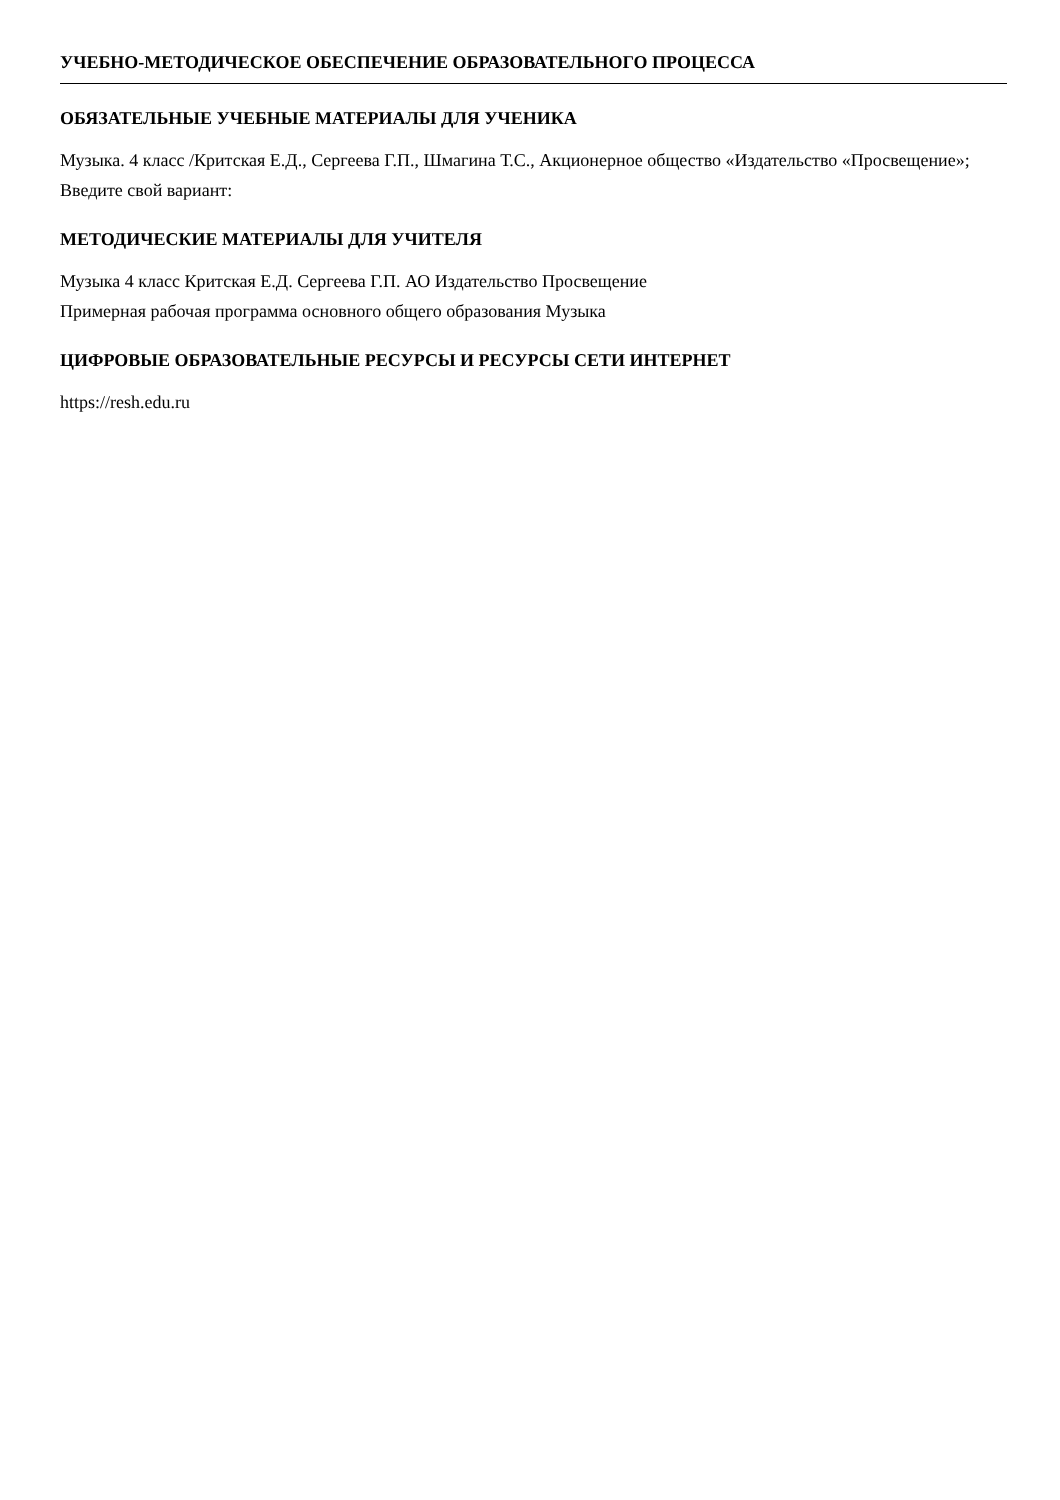УЧЕБНО-МЕТОДИЧЕСКОЕ ОБЕСПЕЧЕНИЕ ОБРАЗОВАТЕЛЬНОГО ПРОЦЕССА
ОБЯЗАТЕЛЬНЫЕ УЧЕБНЫЕ МАТЕРИАЛЫ ДЛЯ УЧЕНИКА
Музыка. 4 класс /Критская Е.Д., Сергеева Г.П., Шмагина Т.С., Акционерное общество «Издательство «Просвещение»;
Введите свой вариант:
МЕТОДИЧЕСКИЕ МАТЕРИАЛЫ ДЛЯ УЧИТЕЛЯ
Музыка 4 класс Критская Е.Д. Сергеева Г.П. АО Издательство Просвещение
Примерная рабочая программа основного общего образования Музыка
ЦИФРОВЫЕ ОБРАЗОВАТЕЛЬНЫЕ РЕСУРСЫ И РЕСУРСЫ СЕТИ ИНТЕРНЕТ
https://resh.edu.ru